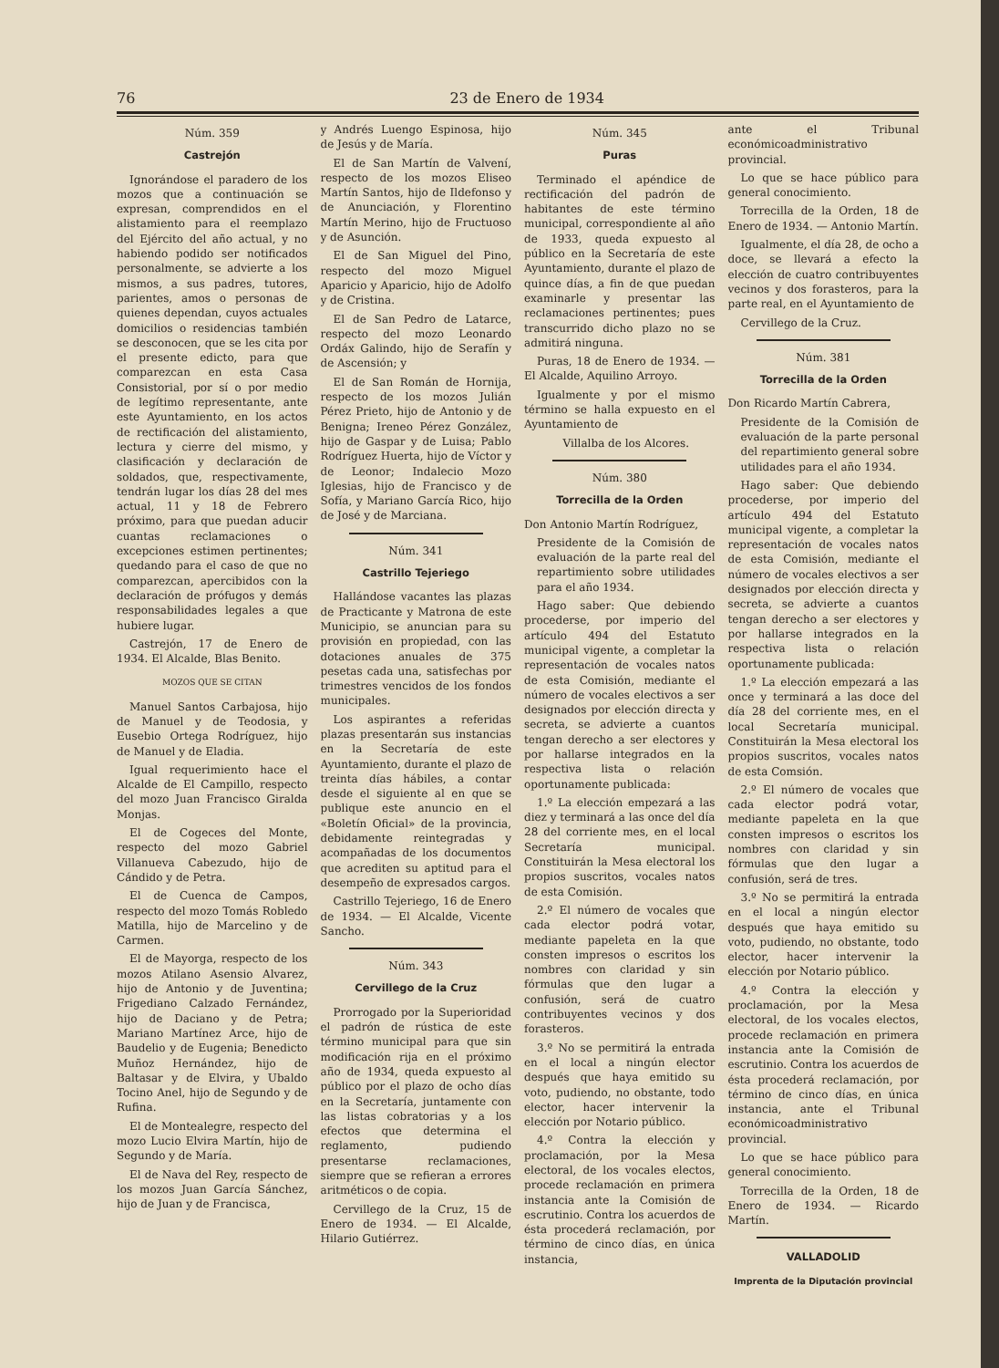76 23 de Enero de 1934
Núm. 359
Castrejón
Ignorándose el paradero de los mozos que a continuación se expresan, comprendidos en el alistamiento para el reemplazo del Ejército del año actual, y no habiendo podido ser notificados personalmente, se advierte a los mismos, a sus padres, tutores, parientes, amos o personas de quienes dependan, cuyos actuales domicilios o residencias también se desconocen, que se les cita por el presente edicto, para que comparezcan en esta Casa Consistorial, por sí o por medio de legítimo representante, ante este Ayuntamiento, en los actos de rectificación del alistamiento, lectura y cierre del mismo, y clasificación y declaración de soldados, que, respectivamente, tendrán lugar los días 28 del mes actual, 11 y 18 de Febrero próximo, para que puedan aducir cuantas reclamaciones o excepciones estimen pertinentes; quedando para el caso de que no comparezcan, apercibidos con la declaración de prófugos y demás responsabilidades legales a que hubiere lugar.
Castrejón, 17 de Enero de 1934. El Alcalde, Blas Benito.
MOZOS QUE SE CITAN
Manuel Santos Carbajosa, hijo de Manuel y de Teodosia, y Eusebio Ortega Rodríguez, hijo de Manuel y de Eladia.
Igual requerimiento hace el Alcalde de El Campillo, respecto del mozo Juan Francisco Giralda Monjas.
El de Cogeces del Monte, respecto del mozo Gabriel Villanueva Cabezudo, hijo de Cándido y de Petra.
El de Cuenca de Campos, respecto del mozo Tomás Robledo Matilla, hijo de Marcelino y de Carmen.
El de Mayorga, respecto de los mozos Atilano Asensio Alvarez, hijo de Antonio y de Juventina; Frigediano Calzado Fernández, hijo de Daciano y de Petra; Mariano Martínez Arce, hijo de Baudelio y de Eugenia; Benedicto Muñoz Hernández, hijo de Baltasar y de Elvira, y Ubaldo Tocino Anel, hijo de Segundo y de Rufina.
El de Montealegre, respecto del mozo Lucio Elvira Martín, hijo de Segundo y de María.
El de Nava del Rey, respecto de los mozos Juan García Sánchez, hijo de Juan y de Francisca,
y Andrés Luengo Espinosa, hijo de Jesús y de María.
El de San Martín de Valvení, respecto de los mozos Eliseo Martín Santos, hijo de Ildefonso y de Anunciación, y Florentino Martín Merino, hijo de Fructuoso y de Asunción.
El de San Miguel del Pino, respecto del mozo Miguel Aparicio y Aparicio, hijo de Adolfo y de Cristina.
El de San Pedro de Latarce, respecto del mozo Leonardo Ordáx Galindo, hijo de Serafín y de Ascensión; y
El de San Román de Hornija, respecto de los mozos Julián Pérez Prieto, hijo de Antonio y de Benigna; Ireneo Pérez González, hijo de Gaspar y de Luisa; Pablo Rodríguez Huerta, hijo de Víctor y de Leonor; Indalecio Mozo Iglesias, hijo de Francisco y de Sofía, y Mariano García Rico, hijo de José y de Marciana.
Núm. 341
Castrillo Tejeriego
Hallándose vacantes las plazas de Practicante y Matrona de este Municipio, se anuncian para su provisión en propiedad, con las dotaciones anuales de 375 pesetas cada una, satisfechas por trimestres vencidos de los fondos municipales.
Los aspirantes a referidas plazas presentarán sus instancias en la Secretaría de este Ayuntamiento, durante el plazo de treinta días hábiles, a contar desde el siguiente al en que se publique este anuncio en el «Boletín Oficial» de la provincia, debidamente reintegradas y acompañadas de los documentos que acrediten su aptitud para el desempeño de expresados cargos.
Castrillo Tejeriego, 16 de Enero de 1934. — El Alcalde, Vicente Sancho.
Núm. 343
Cervillego de la Cruz
Prorrogado por la Superioridad el padrón de rústica de este término municipal para que sin modificación rija en el próximo año de 1934, queda expuesto al público por el plazo de ocho días en la Secretaría, juntamente con las listas cobratorias y a los efectos que determina el reglamento, pudiendo presentarse reclamaciones, siempre que se refieran a errores aritméticos o de copia.
Cervillego de la Cruz, 15 de Enero de 1934. — El Alcalde, Hilario Gutiérrez.
Núm. 345
Puras
Terminado el apéndice de rectificación del padrón de habitantes de este término municipal, correspondiente al año de 1933, queda expuesto al público en la Secretaría de este Ayuntamiento, durante el plazo de quince días, a fin de que puedan examinarle y presentar las reclamaciones pertinentes; pues transcurrido dicho plazo no se admitirá ninguna.
Puras, 18 de Enero de 1934. — El Alcalde, Aquilino Arroyo.
Igualmente y por el mismo término se halla expuesto en el Ayuntamiento de
Villalba de los Alcores.
Núm. 380
Torrecilla de la Orden
Don Antonio Martín Rodríguez,
Presidente de la Comisión de evaluación de la parte real del repartimiento sobre utilidades para el año 1934.
Hago saber: Que debiendo procederse, por imperio del artículo 494 del Estatuto municipal vigente, a completar la representación de vocales natos de esta Comisión, mediante el número de vocales electivos a ser designados por elección directa y secreta, se advierte a cuantos tengan derecho a ser electores y por hallarse integrados en la respectiva lista o relación oportunamente publicada:
1.º La elección empezará a las diez y terminará a las once del día 28 del corriente mes, en el local Secretaría municipal. Constituirán la Mesa electoral los propios suscritos, vocales natos de esta Comisión.
2.º El número de vocales que cada elector podrá votar, mediante papeleta en la que consten impresos o escritos los nombres con claridad y sin fórmulas que den lugar a confusión, será de cuatro contribuyentes vecinos y dos forasteros.
3.º No se permitirá la entrada en el local a ningún elector después que haya emitido su voto, pudiendo, no obstante, todo elector, hacer intervenir la elección por Notario público.
4.º Contra la elección y proclamación, por la Mesa electoral, de los vocales electos, procede reclamación en primera instancia ante la Comisión de escrutinio. Contra los acuerdos de ésta procederá reclamación, por término de cinco días, en única instancia,
ante el Tribunal económicoadministrativo provincial.
Lo que se hace público para general conocimiento.
Torrecilla de la Orden, 18 de Enero de 1934. — Antonio Martín.
Igualmente, el día 28, de ocho a doce, se llevará a efecto la elección de cuatro contribuyentes vecinos y dos forasteros, para la parte real, en el Ayuntamiento de
Cervillego de la Cruz.
Núm. 381
Torrecilla de la Orden
Don Ricardo Martín Cabrera,
Presidente de la Comisión de evaluación de la parte personal del repartimiento general sobre utilidades para el año 1934.
Hago saber: Que debiendo procederse, por imperio del artículo 494 del Estatuto municipal vigente, a completar la representación de vocales natos de esta Comisión, mediante el número de vocales electivos a ser designados por elección directa y secreta, se advierte a cuantos tengan derecho a ser electores y por hallarse integrados en la respectiva lista o relación oportunamente publicada:
1.º La elección empezará a las once y terminará a las doce del día 28 del corriente mes, en el local Secretaría municipal. Constituirán la Mesa electoral los propios suscritos, vocales natos de esta Comsión.
2.º El número de vocales que cada elector podrá votar, mediante papeleta en la que consten impresos o escritos los nombres con claridad y sin fórmulas que den lugar a confusión, será de tres.
3.º No se permitirá la entrada en el local a ningún elector después que haya emitido su voto, pudiendo, no obstante, todo elector, hacer intervenir la elección por Notario público.
4.º Contra la elección y proclamación, por la Mesa electoral, de los vocales electos, procede reclamación en primera instancia ante la Comisión de escrutinio. Contra los acuerdos de ésta procederá reclamación, por término de cinco días, en única instancia, ante el Tribunal económicoadministrativo provincial.
Lo que se hace público para general conocimiento.
Torrecilla de la Orden, 18 de Enero de 1934. — Ricardo Martín.
VALLADOLID
Imprenta de la Diputación provincial